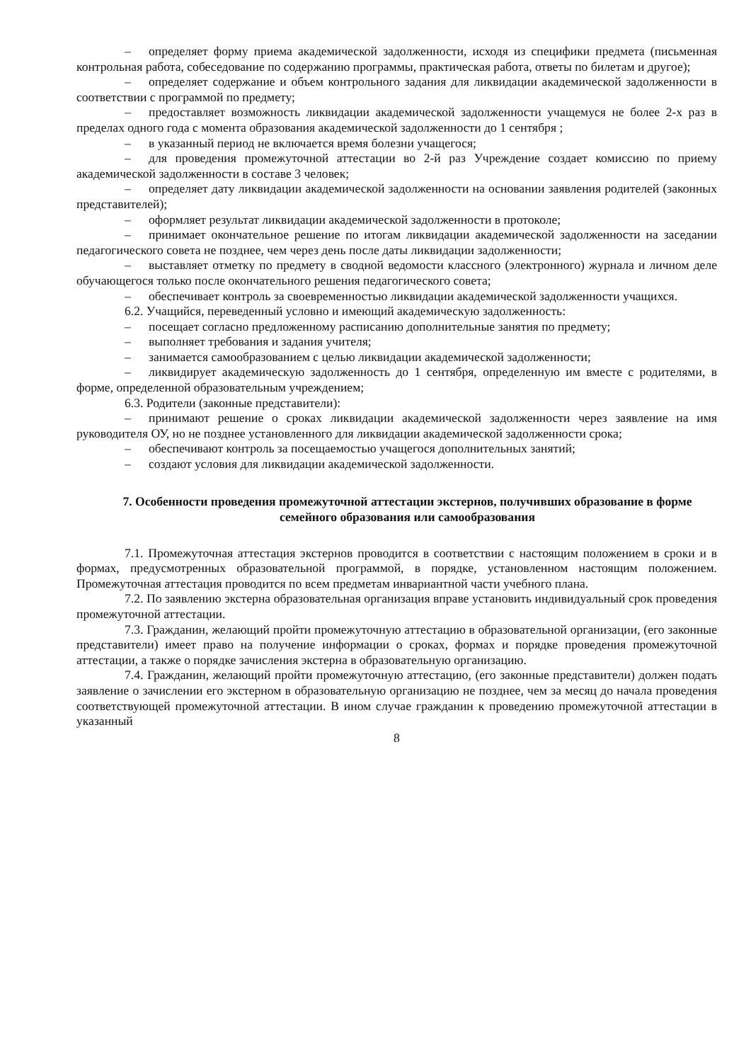– определяет форму приема академической задолженности, исходя из специфики предмета (письменная контрольная работа, собеседование по содержанию программы, практическая работа, ответы по билетам и другое);
– определяет содержание и объем контрольного задания для ликвидации академической задолженности в соответствии с программой по предмету;
– предоставляет возможность ликвидации академической задолженности учащемуся не более 2-х раз в пределах одного года с момента образования академической задолженности до 1 сентября ;
– в указанный период не включается время болезни учащегося;
– для проведения промежуточной аттестации во 2-й раз Учреждение создает комиссию по приему академической задолженности в составе 3 человек;
– определяет дату ликвидации академической задолженности на основании заявления родителей (законных представителей);
– оформляет результат ликвидации академической задолженности в протоколе;
– принимает окончательное решение по итогам ликвидации академической задолженности на заседании педагогического совета не позднее, чем через день после даты ликвидации задолженности;
– выставляет отметку по предмету в сводной ведомости классного (электронного) журнала и личном деле обучающегося только после окончательного решения педагогического совета;
– обеспечивает контроль за своевременностью ликвидации академической задолженности учащихся.
6.2. Учащийся, переведенный условно и имеющий академическую задолженность:
– посещает согласно предложенному расписанию дополнительные занятия по предмету;
– выполняет требования и задания учителя;
– занимается самообразованием с целью ликвидации академической задолженности;
– ликвидирует академическую задолженность до 1 сентября, определенную им вместе с родителями, в форме, определенной образовательным учреждением;
6.3. Родители (законные представители):
– принимают решение о сроках ликвидации академической задолженности через заявление на имя руководителя ОУ, но не позднее установленного для ликвидации академической задолженности срока;
– обеспечивают контроль за посещаемостью учащегося дополнительных занятий;
– создают условия для ликвидации академической задолженности.
7. Особенности проведения промежуточной аттестации экстернов, получивших образование в форме семейного образования или самообразования
7.1. Промежуточная аттестация экстернов проводится в соответствии с настоящим положением в сроки и в формах, предусмотренных образовательной программой, в порядке, установленном настоящим положением. Промежуточная аттестация проводится по всем предметам инвариантной части учебного плана.
7.2. По заявлению экстерна образовательная организация вправе установить индивидуальный срок проведения промежуточной аттестации.
7.3. Гражданин, желающий пройти промежуточную аттестацию в образовательной организации, (его законные представители) имеет право на получение информации о сроках, формах и порядке проведения промежуточной аттестации, а также о порядке зачисления экстерна в образовательную организацию.
7.4. Гражданин, желающий пройти промежуточную аттестацию, (его законные представители) должен подать заявление о зачислении его экстерном в образовательную организацию не позднее, чем за месяц до начала проведения соответствующей промежуточной аттестации. В ином случае гражданин к проведению промежуточной аттестации в указанный
8